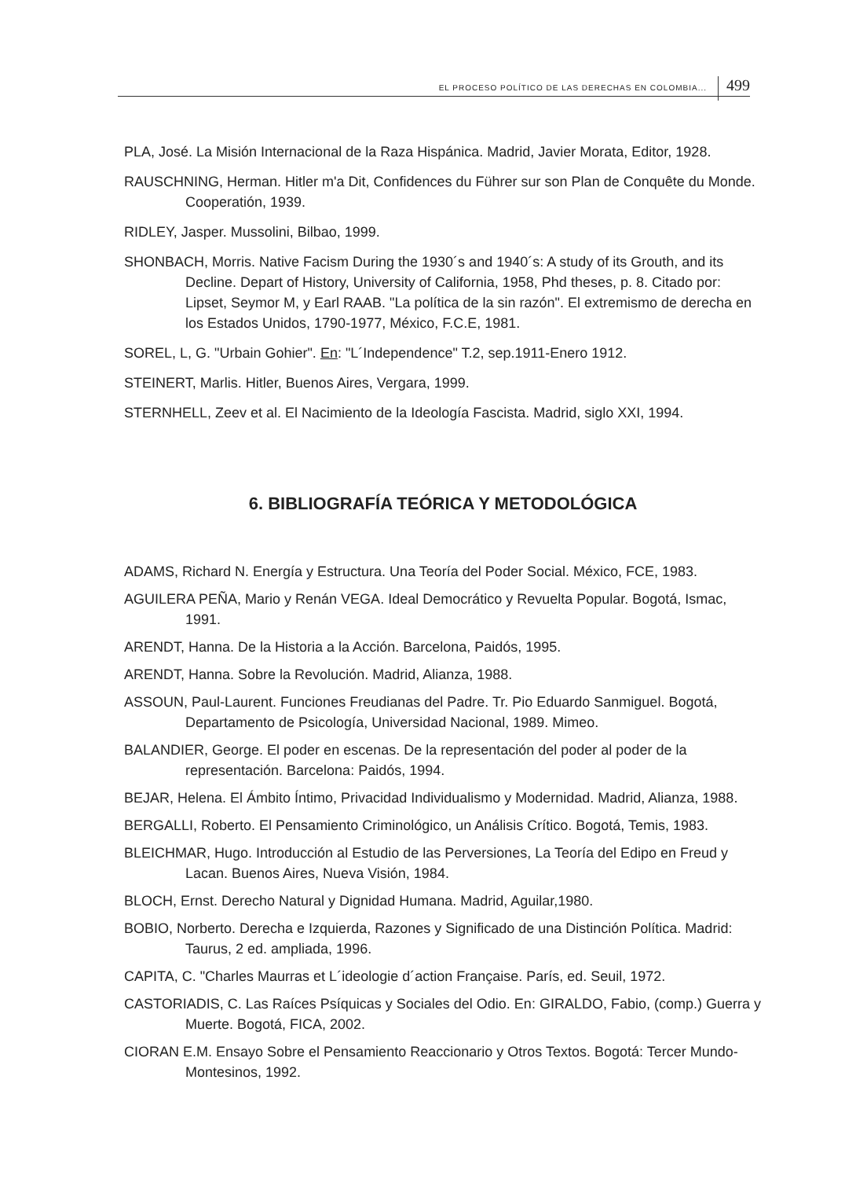EL PROCESO POLÍTICO DE LAS DERECHAS EN COLOMBIA... 499
PLA, José. La Misión Internacional de la Raza Hispánica. Madrid, Javier Morata, Editor, 1928.
RAUSCHNING, Herman. Hitler m'a Dit, Confidences du Führer sur son Plan de Conquête du Monde. Cooperatión, 1939.
RIDLEY, Jasper. Mussolini, Bilbao, 1999.
SHONBACH, Morris. Native Facism During the 1930´s and 1940´s: A study of its Grouth, and its Decline. Depart of History, University of California, 1958, Phd theses, p. 8. Citado por: Lipset, Seymor M, y Earl RAAB. "La política de la sin razón". El extremismo de derecha en los Estados Unidos, 1790-1977, México, F.C.E, 1981.
SOREL, L, G. "Urbain Gohier". En: "L´Independence" T.2, sep.1911-Enero 1912.
STEINERT, Marlis. Hitler, Buenos Aires, Vergara, 1999.
STERNHELL, Zeev et al. El Nacimiento de la Ideología Fascista. Madrid, siglo XXI, 1994.
6. BIBLIOGRAFÍA TEÓRICA Y METODOLÓGICA
ADAMS, Richard N. Energía y Estructura. Una Teoría del Poder Social. México, FCE, 1983.
AGUILERA PEÑA, Mario y Renán VEGA. Ideal Democrático y Revuelta Popular. Bogotá, Ismac, 1991.
ARENDT, Hanna. De la Historia a la Acción. Barcelona, Paidós, 1995.
ARENDT, Hanna. Sobre la Revolución. Madrid, Alianza, 1988.
ASSOUN, Paul-Laurent. Funciones Freudianas del Padre. Tr. Pio Eduardo Sanmiguel. Bogotá, Departamento de Psicología, Universidad Nacional, 1989. Mimeo.
BALANDIER, George. El poder en escenas. De la representación del poder al poder de la representación. Barcelona: Paidós, 1994.
BEJAR, Helena. El Ámbito Íntimo, Privacidad Individualismo y Modernidad. Madrid, Alianza, 1988.
BERGALLI, Roberto. El Pensamiento Criminológico, un Análisis Crítico. Bogotá, Temis, 1983.
BLEICHMAR, Hugo. Introducción al Estudio de las Perversiones, La Teoría del Edipo en Freud y Lacan. Buenos Aires, Nueva Visión, 1984.
BLOCH, Ernst. Derecho Natural y Dignidad Humana. Madrid, Aguilar,1980.
BOBIO, Norberto. Derecha e Izquierda, Razones y Significado de una Distinción Política. Madrid: Taurus, 2 ed. ampliada, 1996.
CAPITA, C. "Charles Maurras et L´ideologie d´action Française. París, ed. Seuil, 1972.
CASTORIADIS, C. Las Raíces Psíquicas y Sociales del Odio. En: GIRALDO, Fabio, (comp.) Guerra y Muerte. Bogotá, FICA, 2002.
CIORAN E.M. Ensayo Sobre el Pensamiento Reaccionario y Otros Textos. Bogotá: Tercer Mundo-Montesinos, 1992.